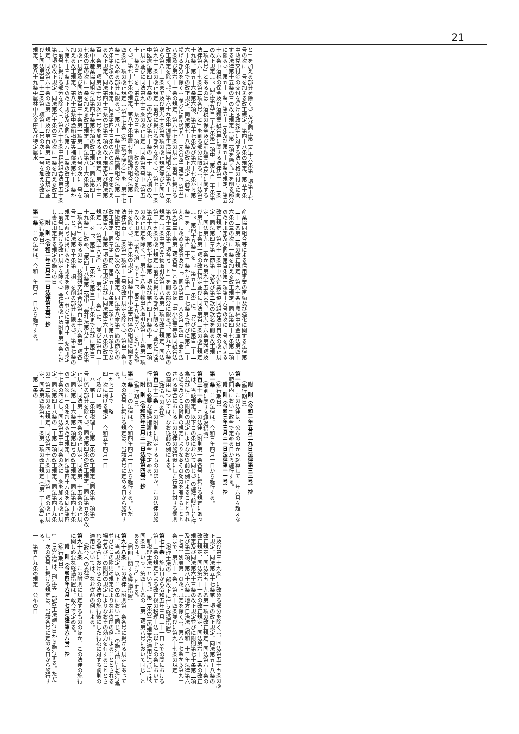21
と」を加える部分を除く。）及び同法第三百十六条第一項第十七号の次に一号を加える改正規定、第四十八条の規定、第五十条中政党交付金の交付を受ける政党等に対する法人格の付与に関する法律第十五条の三の改正規定（「第三項を除く。」を削る部分に限る。）、第五十二条、第五十三条及び第五十五条の規定、第五十六条中酒税の保全及び酒類業組合等に関する法律第二十二条の改正規定（「、同法第九百三十七条第一項中「第九百三十条第二項各号」とあるのは「酒税の保全及び酒類業組合等に関する法律第六十七条第二項各号」と」を削る部分に限る。）、同法第三十九条、第五十六条第六項、第五十七条及び第六十七条から第六十九条までの改正規定、同法第七十八条の改正規定（前号に掲げる部分を除く。）並びに同法第八十三条の改正規定、第五十八条及び第六十一条の規定、第六十七条の規定（前号に掲げる改正規定を除く。）、第六十九条中消費生活協同組合法第八十一条から第八十三条まで及び第九十条第四項の改正規定並びに同法第九十二条の改正規定（前号に掲げる部分を除く。）、第七十一条中医療法第四十六条の三の六及び第七十条の二十一第六項の改正規定並びに同法第九十三条の改正規定（同条第四号中「第五十一条の三」を「第五十一条の三第一項」に改める部分を除く。）、第七十七条の規定、第八十条中農村負債整理組合法第二十四条第一項の改正規定（「第十七条（第三項ヲ除ク）」を「第十七条」に改める部分に限る。）、第八十一条中農業協同組合法第三十六条第七項の改正規定、同法第四十三条の六の次に一条を加える改正規定、同法第四十三条の七第三項の改正規定及び同法第百一条第一項第四十号の次に一号を加える改正規定、第八十三条中水産業協同組合法第四十条第七項の改正規定、同法第四十七条の五の次に一条を加える改正規定、同法第八十六条第二項の改正規定及び同法第百三十条第一項第三十八号の次に一号を加える改正規定、第八十五条中漁船損害等補償法第七十一条から第七十三条までの改正規定及び同法第八十三条の改正規定（前号に掲げる部分を除く。）、第八十七条中森林組合法第五十条第七項の改正規定、同法第六十条の三の次に一条を加える改正規定、同法第六十条の四第三項及び第百条第二項の改正規定並びに同法第百二十二条第一項第十二号の次に一号を加える改正規定、第八十九条中農林中央金庫及び特定農水
産業協同組合等による信用事業の再編及び強化に関する法律第二十二条第二項の改正規定、第九十条中農林中央金庫法第四十六条の三の次に一条を加える改正規定、同法第四十七条第三項の改正規定及び同法第百条第一項第十六号の次に一号を加える改正規定、第九十三条中中小企業等協同組合法の目次の改正規定、同法第四章第二節第一款及び第二款の款名を削る改正規定、同法第九十三条から第九十五条まで、第九十六条第四項及び第九十七条第一項の改正規定並びに同法第百三条の改正規定（「、第四十八条」を「、第五十一条」に、「並びに第百三十二条」を「、第百三十二条から第百三十七条まで並びに第百三十九条」に改める部分及び「、同法第四十八条第二項中「会社法第九百三十条第二項各号」とあるのは「中小企業等協同組合法第九十三条第二項各号」と」を削る部分に限る。）、第九十六条の規定（同条中商品先物取引法第十八条第二項の改正規定、同法第二十九条の改正規定（前号に掲げる部分に限る。）並びに同法第五十八条、第七十七条第二項及び第百四十四条の十一第二項の改正規定を除く。）、第九十八条中輸出入取引法第十九条第一項の改正規定（「第八項」の下に「、第三十八条の六」を加える部分を除く。）、第百条の規定（同条中中小企業団体の組織に関する法律第百十三条第一項第十三号の改正規定を除く。）、第百二条中技術研究組合法の目次の改正規定、同法第八章第二節の節名の改正規定、同章第三節、第百五十九条第三項から第五項まで及び第百六十条第一項の改正規定並びに同法第百六十八条の改正規定（「、第四十八条」を「、第五十一条」に、「並びに第百三十二条」を「、第百三十二条から第百三十七条まで並びに第百三十九条」に改め、「第四十八条第二項中「会社法第九百三十条第二項各号」とあるのは「技術研究組合法第百五十六条第二項各号」と、同法第五十条第一項」を削る部分に限る。）、第百七条の規定（前号に掲げる改正規定を除く。）並びに第百十一条の規定（前号に掲げる改正規定を除く。）会社法改正法附則第一条ただし書に規定する規定の施行の日
附　則（令和二年三月三一日法律第五号）抄
（施行期日）
第一条　この法律は、令和二年四月一日から施行する。
附　則（令和二年五月二九日法律第三三号）抄
（施行期日）
第一条　この法律は、公布の日から起算して二年六月を超えない範囲内において政令で定める日から施行する。
附　則（令和三年三月三一日法律第一一号）抄
（施行期日）
第一条　この法律は、令和三年四月一日から施行する。
（罰則に関する経過措置）
第百三十一条　この法律（附則第一条各号に掲げる規定にあっては、当該規定。以下この条において同じ。）の施行前にした行為並びにこの附則の規定によりなお従前の例によることとされる場合及びこの附則の規定によりなおその効力を有することとされる場合におけるこの法律の施行後にした行為に対する罰則の適用については、なお従前の例による。
（政令への委任）
第百三十二条　この附則に規定するもののほか、この法律の施行に関し必要な経過措置は、政令で定める。
附　則（令和四年三月三一日法律第四号）抄
（施行期日）
第一条　この法律は、令和四年四月一日から施行する。ただし、次の各号に掲げる規定は、当該各号に定める日から施行する。
一から三まで　略
四　次に掲げる規定　令和五年四月一日
イ及びロ　略
ハ　第十三条中税理士法第二条の改正規定（同条第一項第二号に係る部分を除く。）、同法第四条の改正規定、同法第五条の改正規定、同法第二十四条の改正規定、同法第二十五条の改正規定、同法第二十六条第一項第四号の改正規定、同法第四十七条の二の次に一条を加える改正規定、同法第四十八条を同法第四十七条の四とし、同法第五章中同条の次に一条を加える改正規定、同法第四十八条の二十第二項の改正規定、同法第四十九条の二第二項の改正規定、同法第四十九条の十四第一項の改正規定、同条第四項第五十一条第二項の改正規定（「第三十九条」を「第二条の
三及び第三十九条」に改める部分を除く。）、同法第五十五条の改正規定、同法第五十七条第一項の改正規定、同法第五十八条の改正規定、同法第五十九条第一項の改正規定、同法第六十条の改正規定、同法第六十一条の改正規定、同法第六十二条の改正規定及び同法第六十三条の改正規定並びに附則第七十条第二項及び第三項、第八十六条（地方自治法（昭和二十二年法律第六十七号）別表第一の改正規定を除く。）、第八十七条から第九十一条まで、第九十三条、第九十四条並びに第九十七条の規定
（税理士法の一部改正に伴う経過措置）
第七十条　施行日から令和五年三月三十一日までの間における第十三条の規定による改正後の税理士法（以下この条において「新税理士法」という。）第二条の三の規定の適用については、同条中「いう。第四十九条の二第二項第八号において同じ」とあるのは、「いう」とする。
（罰則に関する経過措置）
第九十八条　この法律（附則第一条各号に掲げる規定にあっては、当該規定。以下この条において同じ。）の施行前にした行為並びにこの附則の規定によりなお従前の例によることとされる場合及びこの附則の規定によりなおその効力を有することとされる場合におけるこの法律の施行後にした行為に対する罰則の適用については、なお従前の例による。
（政令への委任）
第九十九条　この附則に規定するもののほか、この法律の施行に関し必要な経過措置は、政令で定める。
附　則（令和四年六月一七日法律第六八号）抄
（施行期日）
1　この法律は、刑法等一部改正法施行日から施行する。ただし、次の各号に掲げる規定は、当該各号に定める日から施行する。
一　第五百九条の規定　公布の日